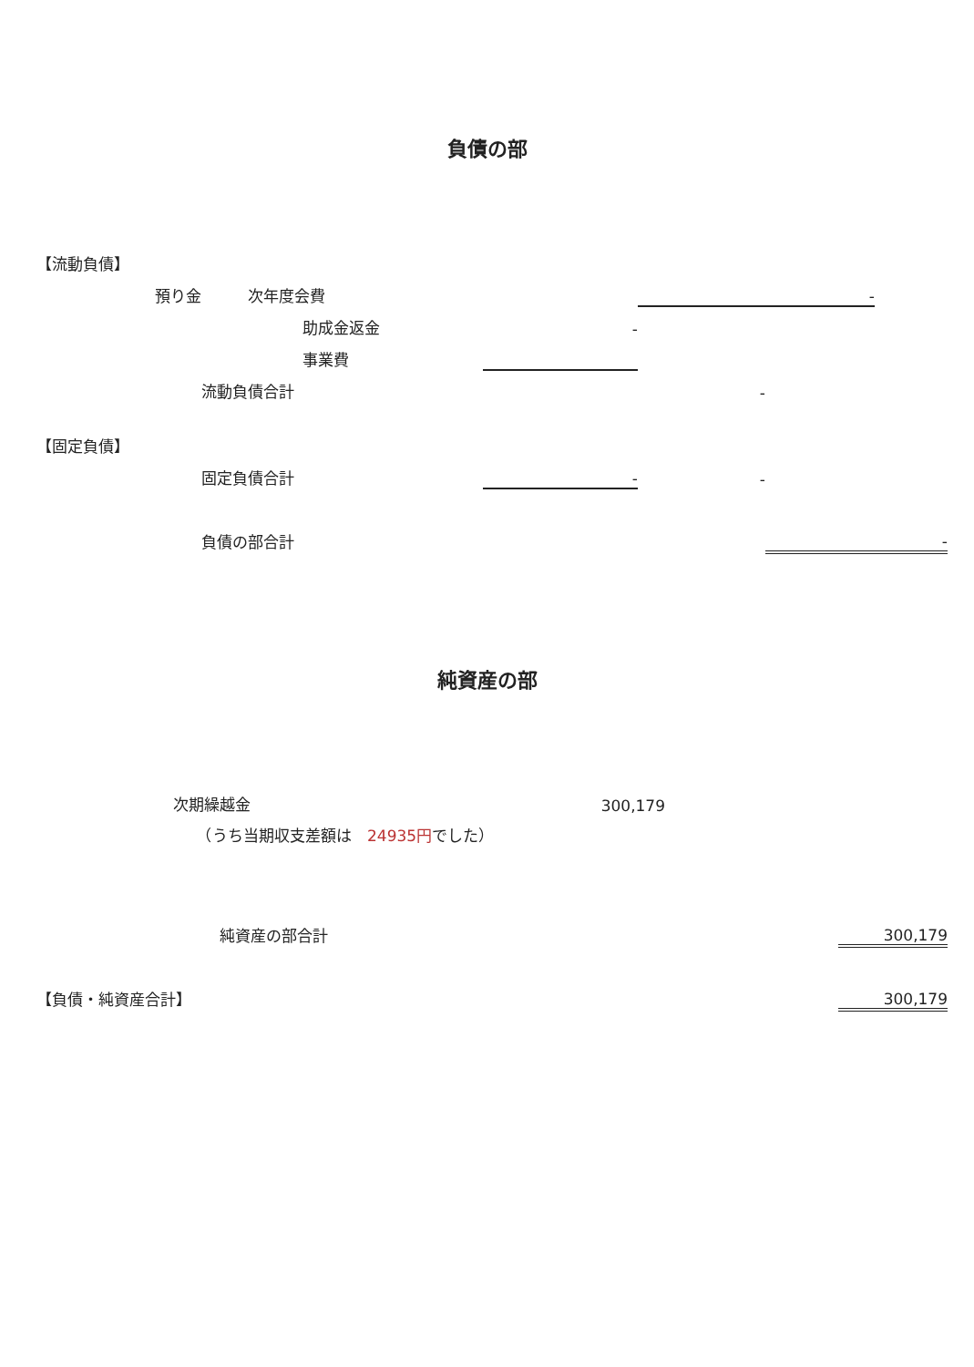負債の部
| 【流動負債】 | | | | | | |
| | 預り金 次年度会費 | | | - | | |
| | | 助成金返金 | - | | | |
| | | 事業費 | | | | |
| | 流動負債合計 | | | - | | |
| 【固定負債】 | | | | | | |
| | 固定負債合計 | | - | - | | |
| | 負債の部合計 | | | | - | |
純資産の部
| | 次期繰越金 | 300,179 | | |
| | （うち当期収支差額は 24935円 でした） | | | |
| | 純資産の部合計 | | | 300,179 |
| 【負債・純資産合計】 | | | | 300,179 |